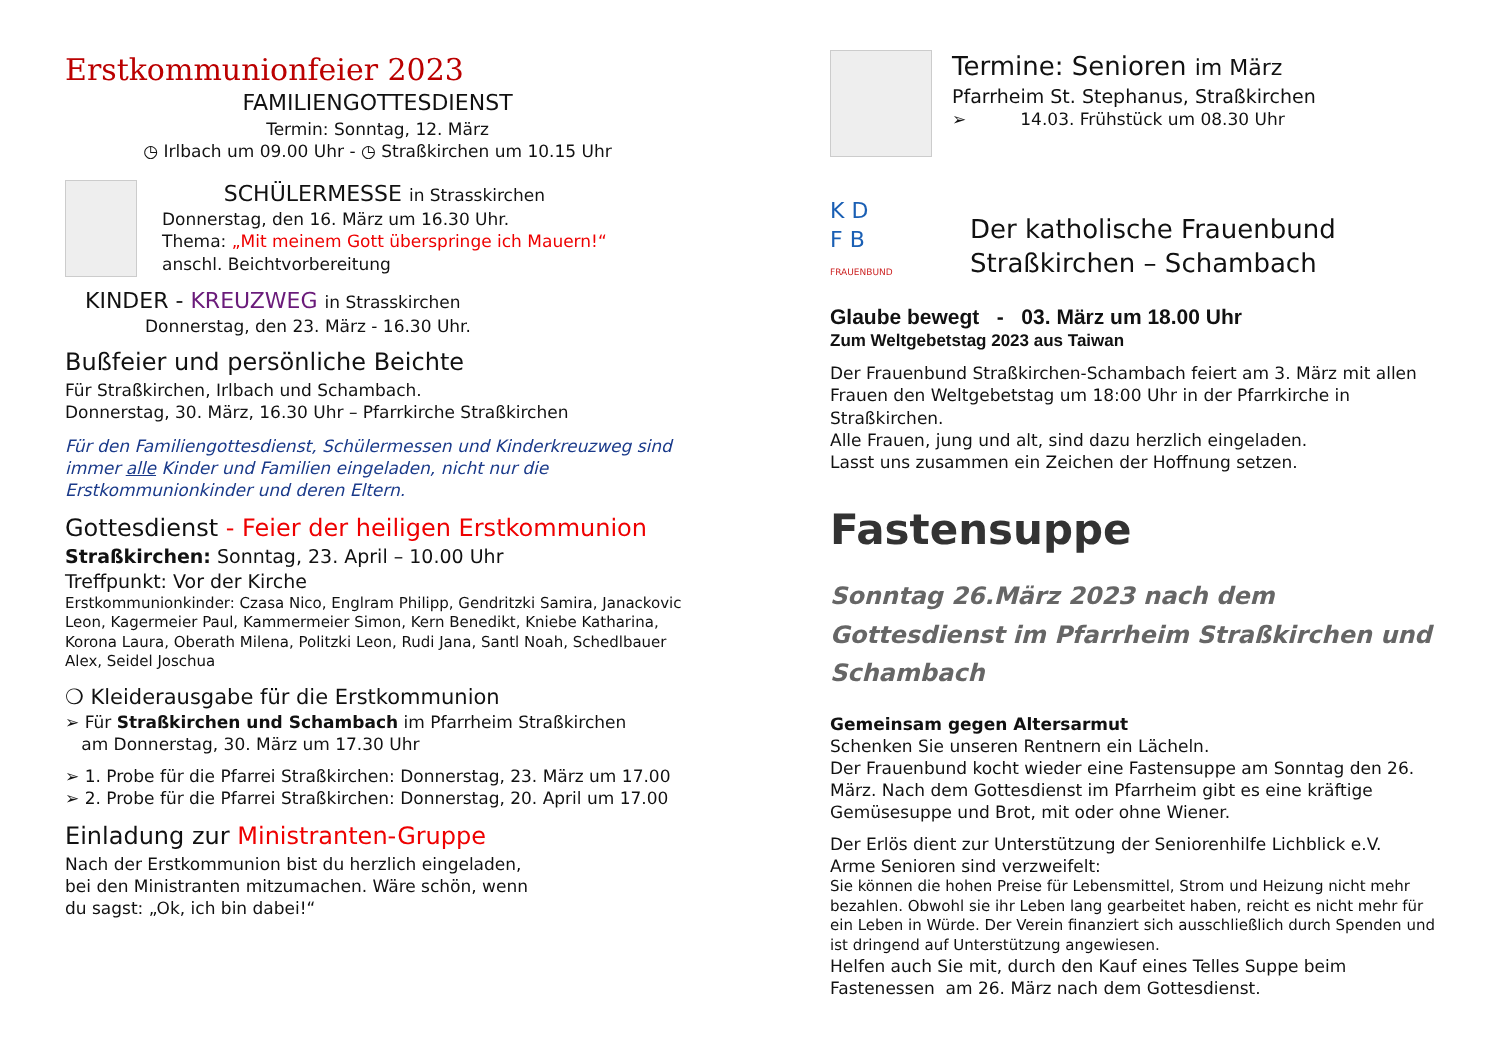Erstkommunionfeier 2023
FAMILIENGOTTESDIENST
Termin: Sonntag, 12. März
◷ Irlbach um 09.00 Uhr - ◷ Straßkirchen um 10.15 Uhr
SCHÜLERMESSE in Strasskirchen
Donnerstag, den 16. März um 16.30 Uhr.
Thema: „Mit meinem Gott überspringe ich Mauern!“
anschl. Beichtvorbereitung
KINDER - KREUZWEG in Strasskirchen
Donnerstag, den 23. März - 16.30 Uhr.
Bußfeier und persönliche Beichte
Für Straßkirchen, Irlbach und Schambach.
Donnerstag, 30. März, 16.30 Uhr – Pfarrkirche Straßkirchen
Für den Familiengottesdienst, Schülermessen und Kinderkreuzweg sind immer alle Kinder und Familien eingeladen, nicht nur die Erstkommunionkinder und deren Eltern.
Gottesdienst - Feier der heiligen Erstkommunion
Straßkirchen: Sonntag, 23. April – 10.00 Uhr
Treffpunkt: Vor der Kirche
Erstkommunionkinder: Czasa Nico, Englram Philipp, Gendritzki Samira, Janackovic Leon, Kagermeier Paul, Kammermeier Simon, Kern Benedikt, Kniebe Katharina, Korona Laura, Oberath Milena, Politzki Leon, Rudi Jana, Santl Noah, Schedlbauer Alex, Seidel Joschua
❍ Kleiderausgabe für die Erstkommunion
➢ Für Straßkirchen und Schambach im Pfarrheim Straßkirchen
am Donnerstag, 30. März um 17.30 Uhr
➢ 1. Probe für die Pfarrei Straßkirchen: Donnerstag, 23. März um 17.00
➢ 2. Probe für die Pfarrei Straßkirchen: Donnerstag, 20. April um 17.00
Einladung zur Ministranten-Gruppe
Nach der Erstkommunion bist du herzlich eingeladen,
bei den Ministranten mitzumachen. Wäre schön, wenn
du sagst: „Ok, ich bin dabei!“
Termine: Senioren im März
Pfarrheim St. Stephanus, Straßkirchen
➢ 14.03. Frühstück um 08.30 Uhr
K D
F B
FRAUENBUND
Der katholische Frauenbund
Straßkirchen – Schambach
Glaube bewegt - 03. März um 18.00 Uhr
Zum Weltgebetstag 2023 aus Taiwan
Der Frauenbund Straßkirchen-Schambach feiert am 3. März mit allen Frauen den Weltgebetstag um 18:00 Uhr in der Pfarrkirche in Straßkirchen.
Alle Frauen, jung und alt, sind dazu herzlich eingeladen.
Lasst uns zusammen ein Zeichen der Hoffnung setzen.
Fastensuppe
Sonntag 26.März 2023 nach dem Gottesdienst im Pfarrheim Straßkirchen und Schambach
Gemeinsam gegen Altersarmut
Schenken Sie unseren Rentnern ein Lächeln.
Der Frauenbund kocht wieder eine Fastensuppe am Sonntag den 26. März. Nach dem Gottesdienst im Pfarrheim gibt es eine kräftige Gemüsesuppe und Brot, mit oder ohne Wiener.
Der Erlös dient zur Unterstützung der Seniorenhilfe Lichblick e.V.
Arme Senioren sind verzweifelt:
Sie können die hohen Preise für Lebensmittel, Strom und Heizung nicht mehr bezahlen. Obwohl sie ihr Leben lang gearbeitet haben, reicht es nicht mehr für ein Leben in Würde. Der Verein finanziert sich ausschließlich durch Spenden und ist dringend auf Unterstützung angewiesen.
Helfen auch Sie mit, durch den Kauf eines Telles Suppe beim Fastenessen am 26. März nach dem Gottesdienst.